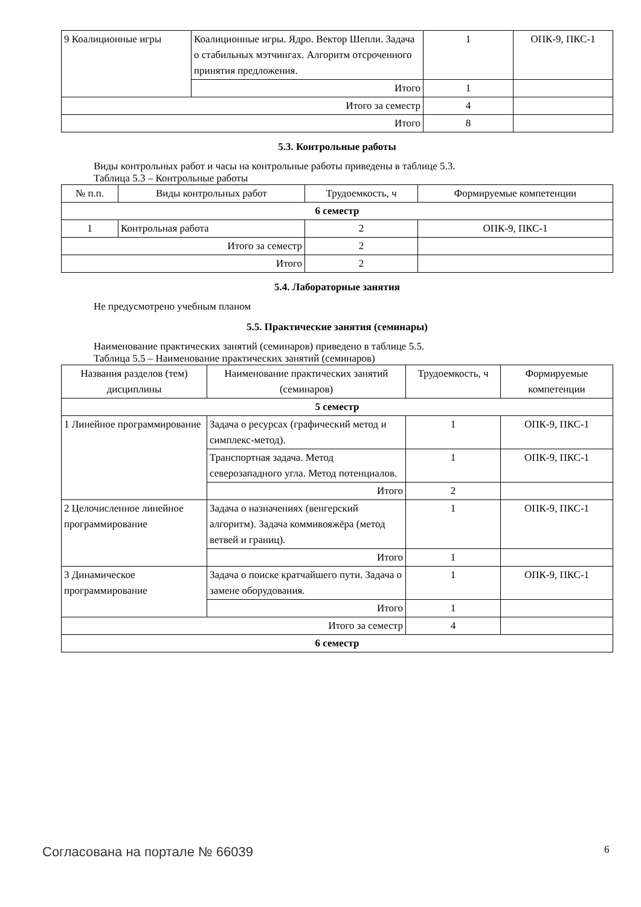| 9 Коалиционные игры | Коалиционные игры. Ядро. Вектор Шепли. Задача о стабильных мэтчингах. Алгоритм отсроченного принятия предложения. | 1 | ОПК-9, ПКС-1 |
| | Итого | 1 | |
| Итого за семестр | | 4 | |
| Итого | | 8 | |
5.3. Контрольные работы
Виды контрольных работ и часы на контрольные работы приведены в таблице 5.3.
Таблица 5.3 – Контрольные работы
| № п.п. | Виды контрольных работ | Трудоемкость, ч | Формируемые компетенции |
| --- | --- | --- | --- |
| 6 семестр | | | |
| 1 | Контрольная работа | 2 | ОПК-9, ПКС-1 |
| Итого за семестр | | 2 | |
| Итого | | 2 | |
5.4. Лабораторные занятия
Не предусмотрено учебным планом
5.5. Практические занятия (семинары)
Наименование практических занятий (семинаров) приведено в таблице 5.5.
Таблица 5.5 – Наименование практических занятий (семинаров)
| Названия разделов (тем) дисциплины | Наименование практических занятий (семинаров) | Трудоемкость, ч | Формируемые компетенции |
| --- | --- | --- | --- |
| 5 семестр | | | |
| 1 Линейное программирование | Задача о ресурсах (графический метод и симплекс-метод). | 1 | ОПК-9, ПКС-1 |
| | Транспортная задача. Метод северозападного угла. Метод потенциалов. | 1 | ОПК-9, ПКС-1 |
| | Итого | 2 | |
| 2 Целочисленное линейное программирование | Задача о назначениях (венгерский алгоритм). Задача коммивояжёра (метод ветвей и границ). | 1 | ОПК-9, ПКС-1 |
| | Итого | 1 | |
| 3 Динамическое программирование | Задача о поиске кратчайшего пути. Задача о замене оборудования. | 1 | ОПК-9, ПКС-1 |
| | Итого | 1 | |
| Итого за семестр | | 4 | |
| 6 семестр | | | |
Согласована на портале № 66039 6